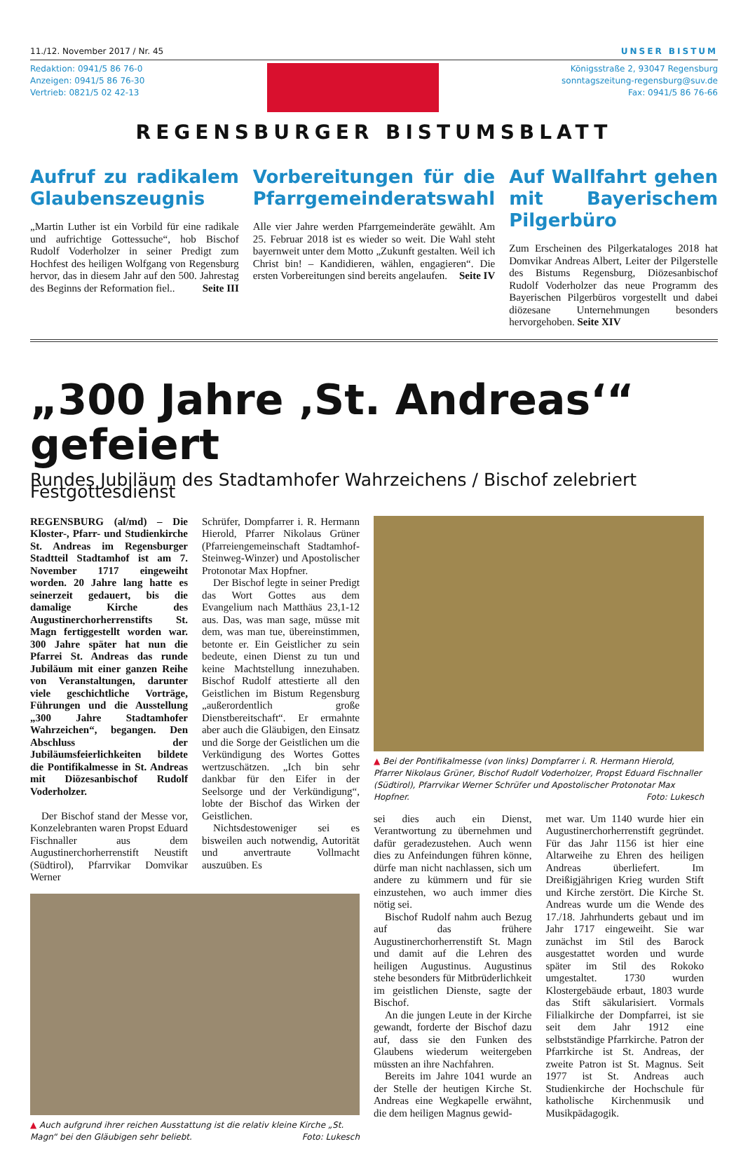11./12. November 2017 / Nr. 45 UNSER BISTUM
Redaktion: 0941/5 86 76-0
Anzeigen: 0941/5 86 76-30
Vertrieb: 0821/5 02 42-13
Königsstraße 2, 93047 Regensburg
sonntagszeitung-regensburg@suv.de
Fax: 0941/5 86 76-66
REGENSBURGER BISTUMSBLATT
Aufruf zu radikalem Glaubenszeugnis
„Martin Luther ist ein Vorbild für eine radikale und aufrichtige Gottessuche“, hob Bischof Rudolf Voderholzer in seiner Predigt zum Hochfest des heiligen Wolfgang von Regensburg hervor, das in diesem Jahr auf den 500. Jahrestag des Beginns der Reformation fiel.. Seite III
Vorbereitungen für die Pfarrgemeinderatswahl
Alle vier Jahre werden Pfarrgemeinderäte gewählt. Am 25. Februar 2018 ist es wieder so weit. Die Wahl steht bayernweit unter dem Motto „Zukunft gestalten. Weil ich Christ bin! – Kandidieren, wählen, engagieren“. Die ersten Vorbereitungen sind bereits angelaufen. Seite IV
Auf Wallfahrt gehen mit Bayerischem Pilgerbüro
Zum Erscheinen des Pilgerkataloges 2018 hat Domvikar Andreas Albert, Leiter der Pilgerstelle des Bistums Regensburg, Diözesanbischof Rudolf Voderholzer das neue Programm des Bayerischen Pilgerbüros vorgestellt und dabei diözesane Unternehmungen besonders hervorgehoben. Seite XIV
„300 Jahre ‚St. Andreas‘“ gefeiert
Rundes Jubiläum des Stadtamhofer Wahrzeichens / Bischof zelebriert Festgottesdienst
REGENSBURG (al/md) – Die Kloster-, Pfarr- und Studienkirche St. Andreas im Regensburger Stadtteil Stadtamhof ist am 7. November 1717 eingeweiht worden. 20 Jahre lang hatte es seinerzeit gedauert, bis die damalige Kirche des Augustinerchorherrenstifts St. Magn fertiggestellt worden war. 300 Jahre später hat nun die Pfarrei St. Andreas das runde Jubiläum mit einer ganzen Reihe von Veranstaltungen, darunter viele geschichtliche Vorträge, Führungen und die Ausstellung „300 Jahre Stadtamhofer Wahrzeichen“, begangen. Den Abschluss der Jubiläumsfeierlichkeiten bildete die Pontifikalmesse in St. Andreas mit Diözesanbischof Rudolf Voderholzer.
Der Bischof stand der Messe vor, Konzelebranten waren Propst Eduard Fischnaller aus dem Augustinerchorherrenstift Neustift (Südtirol), Pfarrvikar Domvikar Werner
Schrüfer, Dompfarrer i. R. Hermann Hierold, Pfarrer Nikolaus Grüner (Pfarreiengemeinschaft Stadtamhof-Steinweg-Winzer) und Apostolischer Protonotar Max Hopfner.
Der Bischof legte in seiner Predigt das Wort Gottes aus dem Evangelium nach Matthäus 23,1-12 aus. Das, was man sage, müsse mit dem, was man tue, übereinstimmen, betonte er. Ein Geistlicher zu sein bedeute, einen Dienst zu tun und keine Machtstellung innezuhaben. Bischof Rudolf attestierte all den Geistlichen im Bistum Regensburg „außerordentlich große Dienstbereitschaft“. Er ermahnte aber auch die Gläubigen, den Einsatz und die Sorge der Geistlichen um die Verkündigung des Wortes Gottes wertzuschätzen. „Ich bin sehr dankbar für den Eifer in der Seelsorge und der Verkündigung“, lobte der Bischof das Wirken der Geistlichen.
Nichtsdestoweniger sei es bisweilen auch notwendig, Autorität und anvertraute Vollmacht auszuüben. Es
▲ Auch aufgrund ihrer reichen Ausstattung ist die relativ kleine Kirche „St. Magn“ bei den Gläubigen sehr beliebt. Foto: Lukesch
▲ Bei der Pontifikalmesse (von links) Dompfarrer i. R. Hermann Hierold, Pfarrer Nikolaus Grüner, Bischof Rudolf Voderholzer, Propst Eduard Fischnaller (Südtirol), Pfarrvikar Werner Schrüfer und Apostolischer Protonotar Max Hopfner. Foto: Lukesch
sei dies auch ein Dienst, Verantwortung zu übernehmen und dafür geradezustehen. Auch wenn dies zu Anfeindungen führen könne, dürfe man nicht nachlassen, sich um andere zu kümmern und für sie einzustehen, wo auch immer dies nötig sei.
Bischof Rudolf nahm auch Bezug auf das frühere Augustinerchorherrenstift St. Magn und damit auf die Lehren des heiligen Augustinus. Augustinus stehe besonders für Mitbrüderlichkeit im geistlichen Dienste, sagte der Bischof.
An die jungen Leute in der Kirche gewandt, forderte der Bischof dazu auf, dass sie den Funken des Glaubens wiederum weitergeben müssten an ihre Nachfahren.
Bereits im Jahre 1041 wurde an der Stelle der heutigen Kirche St. Andreas eine Wegkapelle erwähnt, die dem heiligen Magnus gewid-
met war. Um 1140 wurde hier ein Augustinerchorherrenstift gegründet. Für das Jahr 1156 ist hier eine Altarweihe zu Ehren des heiligen Andreas überliefert. Im Dreißigjährigen Krieg wurden Stift und Kirche zerstört. Die Kirche St. Andreas wurde um die Wende des 17./18. Jahrhunderts gebaut und im Jahr 1717 eingeweiht. Sie war zunächst im Stil des Barock ausgestattet worden und wurde später im Stil des Rokoko umgestaltet. 1730 wurden Klostergebäude erbaut, 1803 wurde das Stift säkularisiert. Vormals Filialkirche der Dompfarrei, ist sie seit dem Jahr 1912 eine selbstständige Pfarrkirche. Patron der Pfarrkirche ist St. Andreas, der zweite Patron ist St. Magnus. Seit 1977 ist St. Andreas auch Studienkirche der Hochschule für katholische Kirchenmusik und Musikpädagogik.